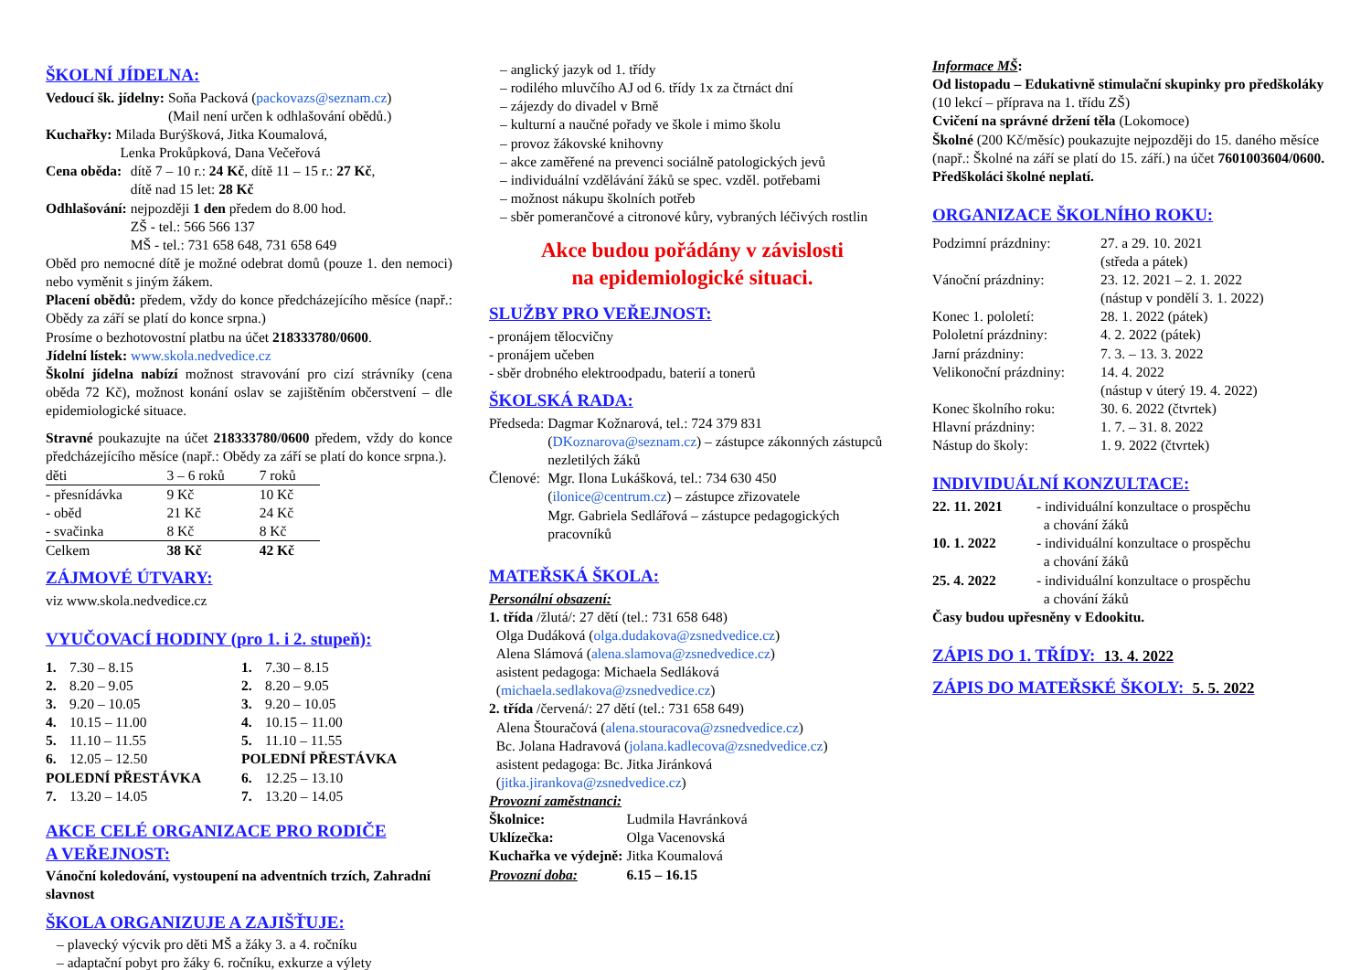ŠKOLNÍ JÍDELNA:
| Vedoucí šk. jídelny: | Soňa Packová ( packovazs@seznam.cz ) (Mail není určen k odhlašování obědů.) |
Kuchařky: Milada Burýšková, Jitka Koumalová,
Lenka Prokůpková, Dana Večeřová
| Cena oběda: | dítě 7 – 10 r.: 24 Kč , dítě 11 – 15 r.: 27 Kč , dítě nad 15 let: 28 Kč |
| Odhlašování: | nejpozději 1 den předem do 8.00 hod. ZŠ - tel.: 566 566 137 MŠ - tel.: 731 658 648, 731 658 649 |
Oběd pro nemocné dítě je možné odebrat domů (pouze 1. den nemoci) nebo vyměnit s jiným žákem.
Placení obědů: předem, vždy do konce předcházejícího měsíce (např.: Obědy za září se platí do konce srpna.)
Prosíme o bezhotovostní platbu na účet 218333780/0600.
Jídelní lístek: www.skola.nedvedice.cz
Školní jídelna nabízí možnost stravování pro cizí strávníky (cena oběda 72 Kč), možnost konání oslav se zajištěním občerstvení – dle epidemiologické situace.
Stravné poukazujte na účet 218333780/0600 předem, vždy do konce předcházejícího měsíce (např.: Obědy za září se platí do konce srpna.).
| děti | 3 – 6 roků | 7 roků |
| - přesnídávka | 9 Kč | 10 Kč |
| - oběd | 21 Kč | 24 Kč |
| - svačinka | 8 Kč | 8 Kč |
| Celkem | 38 Kč | 42 Kč |
ZÁJMOVÉ ÚTVARY:
viz www.skola.nedvedice.cz
VYUČOVACÍ HODINY (pro 1. i 2. stupeň):
| 1. | 7.30 – 8.15 |
| 2. | 8.20 – 9.05 |
| 3. | 9.20 – 10.05 |
| 4. | 10.15 – 11.00 |
| 5. | 11.10 – 11.55 |
| 6. | 12.05 – 12.50 |
| POLEDNÍ PŘESTÁVKA | |
| 7. | 13.20 – 14.05 |
| 1. | 7.30 – 8.15 |
| 2. | 8.20 – 9.05 |
| 3. | 9.20 – 10.05 |
| 4. | 10.15 – 11.00 |
| 5. | 11.10 – 11.55 |
| POLEDNÍ PŘESTÁVKA | |
| 6. | 12.25 – 13.10 |
| 7. | 13.20 – 14.05 |
AKCE CELÉ ORGANIZACE PRO RODIČE
A VEŘEJNOST:
Vánoční koledování, vystoupení na adventních trzích, Zahradní slavnost
ŠKOLA ORGANIZUJE A ZAJIŠŤUJE:
– plavecký výcvik pro děti MŠ a žáky 3. a 4. ročníku
– adaptační pobyt pro žáky 6. ročníku, exkurze a výlety
– anglický jazyk od 1. třídy
– rodilého mluvčího AJ od 6. třídy 1x za čtrnáct dní
– zájezdy do divadel v Brně
– kulturní a naučné pořady ve škole i mimo školu
– provoz žákovské knihovny
– akce zaměřené na prevenci sociálně patologických jevů
– individuální vzdělávání žáků se spec. vzděl. potřebami
– možnost nákupu školních potřeb
– sběr pomerančové a citronové kůry, vybraných léčivých rostlin
Akce budou pořádány v závislosti
na epidemiologické situaci.
SLUŽBY PRO VEŘEJNOST:
- pronájem tělocvičny
- pronájem učeben
- sběr drobného elektroodpadu, baterií a tonerů
ŠKOLSKÁ RADA:
| Předseda: | Dagmar Kožnarová, tel.: 724 379 831 ( DKoznarova@seznam.cz ) – zástupce zákonných zástupců nezletilých žáků |
| Členové: | Mgr. Ilona Lukášková, tel.: 734 630 450 ( ilonice@centrum.cz ) – zástupce zřizovatele Mgr. Gabriela Sedlářová – zástupce pedagogických pracovníků |
MATEŘSKÁ ŠKOLA:
Personální obsazení:
1. třída /žlutá/: 27 dětí (tel.: 731 658 648)
Olga Dudáková (olga.dudakova@zsnedvedice.cz)
Alena Slámová (alena.slamova@zsnedvedice.cz)
asistent pedagoga: Michaela Sedláková
(michaela.sedlakova@zsnedvedice.cz)
2. třída /červená/: 27 dětí (tel.: 731 658 649)
Alena Štouračová (alena.stouracova@zsnedvedice.cz)
Bc. Jolana Hadravová (jolana.kadlecova@zsnedvedice.cz)
asistent pedagoga: Bc. Jitka Jiránková
(jitka.jirankova@zsnedvedice.cz)
Provozní zaměstnanci:
| Školnice: | Ludmila Havránková |
| Uklízečka: | Olga Vacenovská |
| Kuchařka ve výdejně: | Jitka Koumalová |
| Provozní doba: | 6.15 – 16.15 |
Informace MŠ:
Od listopadu – Edukativně stimulační skupinky pro předškoláky (10 lekcí – příprava na 1. třídu ZŠ)
Cvičení na správné držení těla (Lokomoce)
Školné (200 Kč/měsíc) poukazujte nejpozději do 15. daného měsíce (např.: Školné na září se platí do 15. září.) na účet 7601003604/0600. Předškoláci školné neplatí.
ORGANIZACE ŠKOLNÍHO ROKU:
| Podzimní prázdniny: | 27. a 29. 10. 2021 (středa a pátek) |
| Vánoční prázdniny: | 23. 12. 2021 – 2. 1. 2022 (nástup v pondělí 3. 1. 2022) |
| Konec 1. pololetí: | 28. 1. 2022 (pátek) |
| Pololetní prázdniny: | 4. 2. 2022 (pátek) |
| Jarní prázdniny: | 7. 3. – 13. 3. 2022 |
| Velikonoční prázdniny: | 14. 4. 2022 (nástup v úterý 19. 4. 2022) |
| Konec školního roku: | 30. 6. 2022 (čtvrtek) |
| Hlavní prázdniny: | 1. 7. – 31. 8. 2022 |
| Nástup do školy: | 1. 9. 2022 (čtvrtek) |
INDIVIDUÁLNÍ KONZULTACE:
| 22. 11. 2021 | - individuální konzultace o prospěchu a chování žáků |
| 10. 1. 2022 | - individuální konzultace o prospěchu a chování žáků |
| 25. 4. 2022 | - individuální konzultace o prospěchu a chování žáků |
Časy budou upřesněny v Edookitu.
ZÁPIS DO 1. TŘÍDY: 13. 4. 2022
ZÁPIS DO MATEŘSKÉ ŠKOLY: 5. 5. 2022